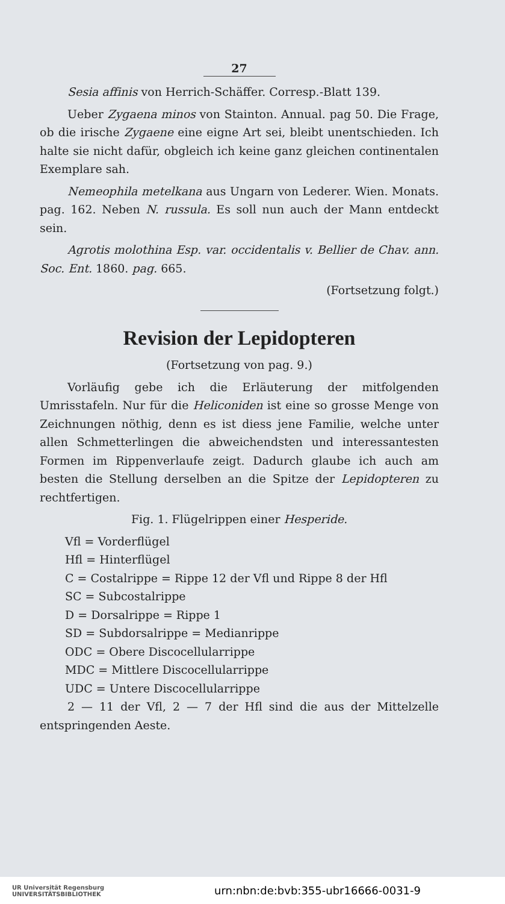27
Sesia affinis von Herrich-Schäffer. Corresp.-Blatt 139.
Ueber Zygaena minos von Stainton. Annual. pag 50. Die Frage, ob die irische Zygaene eine eigne Art sei, bleibt unentschieden. Ich halte sie nicht dafür, obgleich ich keine ganz gleichen continentalen Exemplare sah.
Nemeophila metelkana aus Ungarn von Lederer. Wien. Monats. pag. 162. Neben N. russula. Es soll nun auch der Mann entdeckt sein.
Agrotis molothina Esp. var. occidentalis v. Bellier de Chav. ann. Soc. Ent. 1860. pag. 665.
(Fortsetzung folgt.)
Revision der Lepidopteren
(Fortsetzung von pag. 9.)
Vorläufig gebe ich die Erläuterung der mitfolgenden Umrisstafeln. Nur für die Heliconiden ist eine so grosse Menge von Zeichnungen nöthig, denn es ist diess jene Familie, welche unter allen Schmetterlingen die abweichendsten und interessantesten Formen im Rippenverlaufe zeigt. Dadurch glaube ich auch am besten die Stellung derselben an die Spitze der Lepidopteren zu rechtfertigen.
Fig. 1. Flügelrippen einer Hesperide.
Vfl = Vorderflügel
Hfl = Hinterflügel
C = Costalrippe = Rippe 12 der Vfl und Rippe 8 der Hfl
SC = Subcostalrippe
D = Dorsalrippe = Rippe 1
SD = Subdorsalrippe = Medianrippe
ODC = Obere Discocellularrippe
MDC = Mittlere Discocellularrippe
UDC = Untere Discocellularrippe
2 — 11 der Vfl, 2 — 7 der Hfl sind die aus der Mittelzelle entspringenden Aeste.
UR Universität Regensburg
UNIVERSITÄTSBIBLIOTHEK urn:nbn:de:bvb:355-ubr16666-0031-9